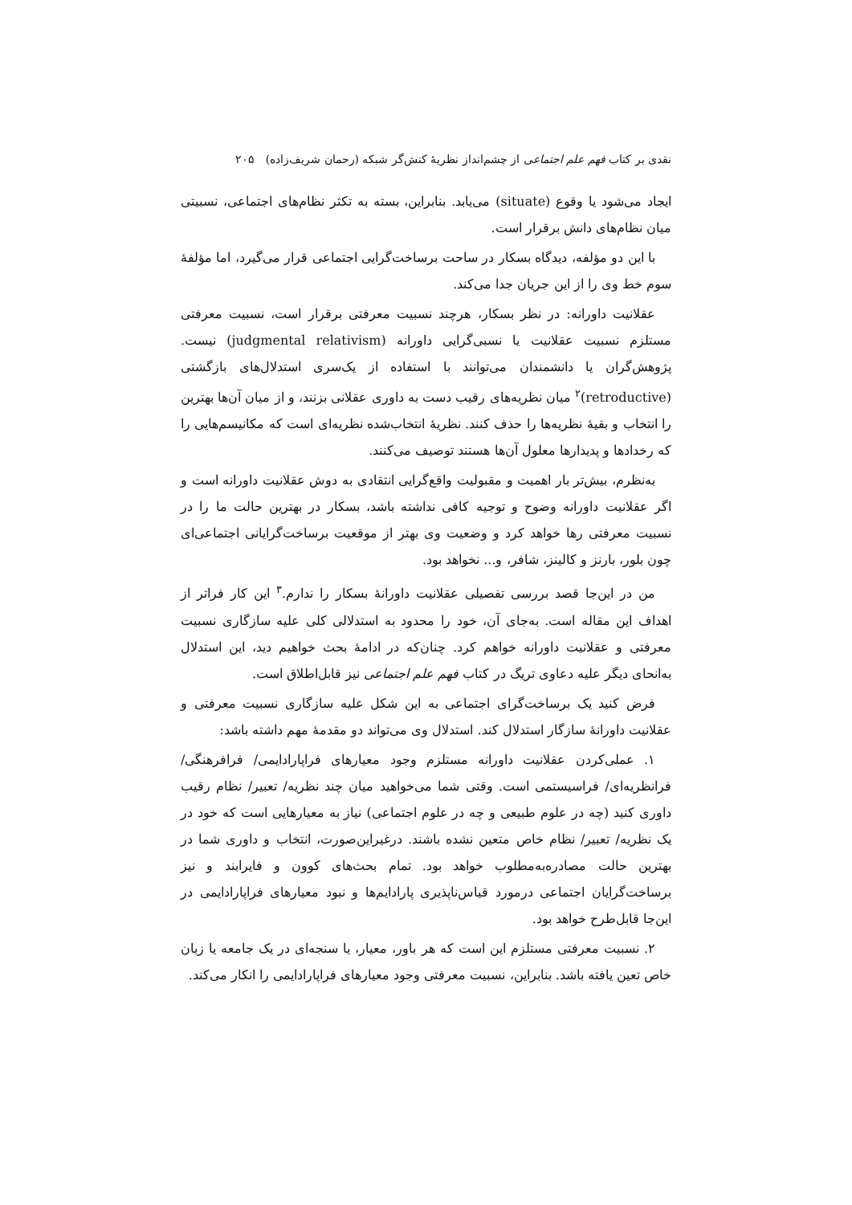نقدی بر کتاب فهم علم اجتماعی از چشم‌انداز نظریهٔ کنش‌گر شبکه (رحمان شریف‌زاده) ۲۰۵
ایجاد می‌شود یا وقوع (situate) می‌یابد. بنابراین، بسته به تکثر نظام‌های اجتماعی، نسبیتی میان نظام‌های دانش برقرار است.
با این دو مؤلفه، دیدگاه بسکار در ساحت برساخت‌گرایی اجتماعی قرار می‌گیرد، اما مؤلفهٔ سوم خط وی را از این جریان جدا می‌کند.
عقلانیت داورانه: در نظر بسکار، هرچند نسبیت معرفتی برقرار است، نسبیت معرفتی مستلزم نسبیت عقلانیت یا نسبی‌گرایی داورانه (judgmental relativism) نیست. پژوهش‌گران یا دانشمندان می‌توانند با استفاده از یک‌سری استدلال‌های بازگشتی (retroductive)<sup>۲</sup> میان نظریه‌های رقیب دست به داوری عقلانی بزنند، و از میان آن‌ها بهترین را انتخاب و بقیهٔ نظریه‌ها را حذف کنند. نظریهٔ انتخاب‌شده نظریه‌ای است که مکانیسم‌هایی را که رخدادها و پدیدارها معلول آن‌ها هستند توصیف می‌کنند.
به‌نظرم، بیش‌تر بار اهمیت و مقبولیت واقع‌گرایی انتقادی به دوش عقلانیت داورانه است و اگر عقلانیت داورانه وضوح و توجیه کافی نداشته باشد، بسکار در بهترین حالت ما را در نسبیت معرفتی رها خواهد کرد و وضعیت وی بهتر از موقعیت برساخت‌گرایانی اجتماعی‌ای چون بلور، بارنز و کالینز، شافر، و... نخواهد بود.
من در این‌جا قصد بررسی تفصیلی عقلانیت داورانهٔ بسکار را ندارم.<sup>۳</sup> این کار فراتر از اهداف این مقاله است. به‌جای آن، خود را محدود به استدلالی کلی علیه سازگاری نسبیت معرفتی و عقلانیت داورانه خواهم کرد. چنان‌که در ادامهٔ بحث خواهیم دید، این استدلال به‌انحای دیگر علیه دعاوی تریگ در کتاب فهم علم اجتماعی نیز قابل‌اطلاق است.
فرض کنید یک برساخت‌گرای اجتماعی به این شکل علیه سازگاری نسبیت معرفتی و عقلانیت داورانهٔ سازگار استدلال کند. استدلال وی می‌تواند دو مقدمهٔ مهم داشته باشد:
۱. عملی‌کردن عقلانیت داورانه مستلزم وجود معیارهای فراپارادایمی/ فرافرهنگی/ فرانظریه‌ای/ فراسیستمی است. وقتی شما می‌خواهید میان چند نظریه/ تعبیر/ نظام رقیب داوری کنید (چه در علوم طبیعی و چه در علوم اجتماعی) نیاز به معیارهایی است که خود در یک نظریه/ تعبیر/ نظام خاص متعین نشده باشند. درغیراین‌صورت، انتخاب و داوری شما در بهترین حالت مصادره‌به‌مطلوب خواهد بود. تمام بحث‌های کوون و فایرابند و نیز برساخت‌گرایان اجتماعی درمورد قیاس‌ناپذیری پارادایم‌ها و نبود معیارهای فراپارادایمی در این‌جا قابل‌طرح خواهد بود.
۲. نسبیت معرفتی مستلزم این است که هر باور، معیار، یا سنجه‌ای در یک جامعه یا زبان خاص تعین یافته باشد. بنابراین، نسبیت معرفتی وجود معیارهای فراپارادایمی را انکار می‌کند.